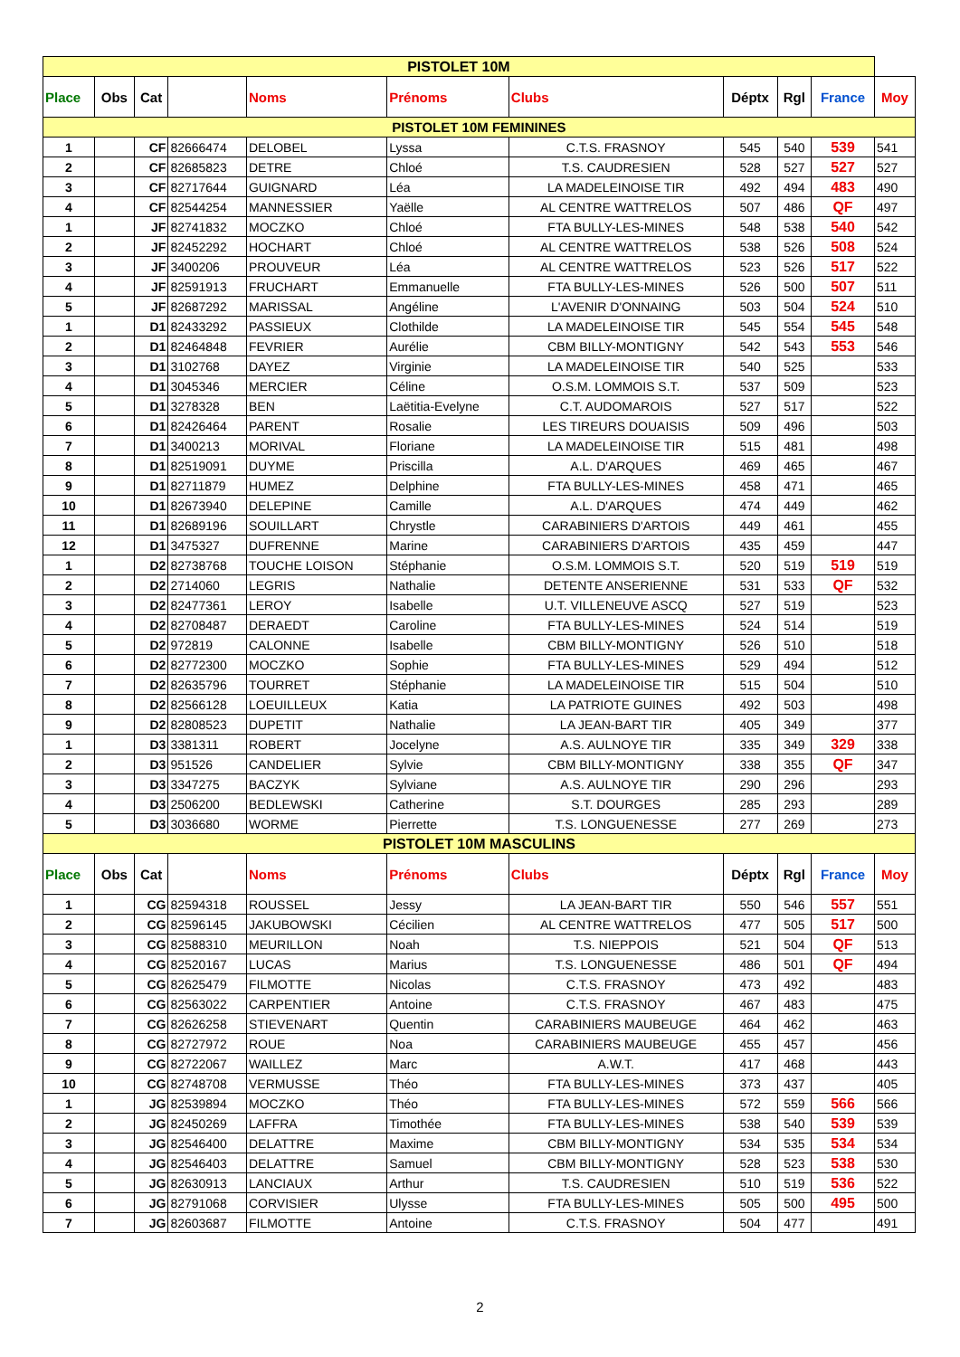| PISTOLET 10M | | | | | | | | | | |
| Place | Obs | Cat | | Noms | Prénoms | Clubs | Déptx | Rgl | France | Moy |
| PISTOLET 10M FEMININES | | | | | | | | | | |
| 1 | | CF | 82666474 | DELOBEL | Lyssa | C.T.S. FRASNOY | 545 | 540 | 539 | 541 |
| 2 | | CF | 82685823 | DETRE | Chloé | T.S. CAUDRESIEN | 528 | 527 | 527 | 527 |
| 3 | | CF | 82717644 | GUIGNARD | Léa | LA MADELEINOISE TIR | 492 | 494 | 483 | 490 |
| 4 | | CF | 82544254 | MANNESSIER | Yaëlle | AL CENTRE WATTRELOS | 507 | 486 | QF | 497 |
| 1 | | JF | 82741832 | MOCZKO | Chloé | FTA BULLY-LES-MINES | 548 | 538 | 540 | 542 |
| 2 | | JF | 82452292 | HOCHART | Chloé | AL CENTRE WATTRELOS | 538 | 526 | 508 | 524 |
| 3 | | JF | 3400206 | PROUVEUR | Léa | AL CENTRE WATTRELOS | 523 | 526 | 517 | 522 |
| 4 | | JF | 82591913 | FRUCHART | Emmanuelle | FTA BULLY-LES-MINES | 526 | 500 | 507 | 511 |
| 5 | | JF | 82687292 | MARISSAL | Angéline | L'AVENIR D'ONNAING | 503 | 504 | 524 | 510 |
| 1 | | D1 | 82433292 | PASSIEUX | Clothilde | LA MADELEINOISE TIR | 545 | 554 | 545 | 548 |
| 2 | | D1 | 82464848 | FEVRIER | Aurélie | CBM BILLY-MONTIGNY | 542 | 543 | 553 | 546 |
| 3 | | D1 | 3102768 | DAYEZ | Virginie | LA MADELEINOISE TIR | 540 | 525 | | 533 |
| 4 | | D1 | 3045346 | MERCIER | Céline | O.S.M. LOMMOIS S.T. | 537 | 509 | | 523 |
| 5 | | D1 | 3278328 | BEN | Laëtitia-Evelyne | C.T. AUDOMAROIS | 527 | 517 | | 522 |
| 6 | | D1 | 82426464 | PARENT | Rosalie | LES TIREURS DOUAISIS | 509 | 496 | | 503 |
| 7 | | D1 | 3400213 | MORIVAL | Floriane | LA MADELEINOISE TIR | 515 | 481 | | 498 |
| 8 | | D1 | 82519091 | DUYME | Priscilla | A.L. D'ARQUES | 469 | 465 | | 467 |
| 9 | | D1 | 82711879 | HUMEZ | Delphine | FTA BULLY-LES-MINES | 458 | 471 | | 465 |
| 10 | | D1 | 82673940 | DELEPINE | Camille | A.L. D'ARQUES | 474 | 449 | | 462 |
| 11 | | D1 | 82689196 | SOUILLART | Chrystle | CARABINIERS D'ARTOIS | 449 | 461 | | 455 |
| 12 | | D1 | 3475327 | DUFRENNE | Marine | CARABINIERS D'ARTOIS | 435 | 459 | | 447 |
| 1 | | D2 | 82738768 | TOUCHE LOISON | Stéphanie | O.S.M. LOMMOIS S.T. | 520 | 519 | 519 | 519 |
| 2 | | D2 | 2714060 | LEGRIS | Nathalie | DETENTE ANSERIENNE | 531 | 533 | QF | 532 |
| 3 | | D2 | 82477361 | LEROY | Isabelle | U.T. VILLENEUVE ASCQ | 527 | 519 | | 523 |
| 4 | | D2 | 82708487 | DERAEDT | Caroline | FTA BULLY-LES-MINES | 524 | 514 | | 519 |
| 5 | | D2 | 972819 | CALONNE | Isabelle | CBM BILLY-MONTIGNY | 526 | 510 | | 518 |
| 6 | | D2 | 82772300 | MOCZKO | Sophie | FTA BULLY-LES-MINES | 529 | 494 | | 512 |
| 7 | | D2 | 82635796 | TOURRET | Stéphanie | LA MADELEINOISE TIR | 515 | 504 | | 510 |
| 8 | | D2 | 82566128 | LOEUILLEUX | Katia | LA PATRIOTE GUINES | 492 | 503 | | 498 |
| 9 | | D2 | 82808523 | DUPETIT | Nathalie | LA JEAN-BART TIR | 405 | 349 | | 377 |
| 1 | | D3 | 3381311 | ROBERT | Jocelyne | A.S. AULNOYE TIR | 335 | 349 | 329 | 338 |
| 2 | | D3 | 951526 | CANDELIER | Sylvie | CBM BILLY-MONTIGNY | 338 | 355 | QF | 347 |
| 3 | | D3 | 3347275 | BACZYK | Sylviane | A.S. AULNOYE TIR | 290 | 296 | | 293 |
| 4 | | D3 | 2506200 | BEDLEWSKI | Catherine | S.T. DOURGES | 285 | 293 | | 289 |
| 5 | | D3 | 3036680 | WORME | Pierrette | T.S. LONGUENESSE | 277 | 269 | | 273 |
| PISTOLET 10M MASCULINS | | | | | | | | | | |
| Place | Obs | Cat | | Noms | Prénoms | Clubs | Déptx | Rgl | France | Moy |
| 1 | | CG | 82594318 | ROUSSEL | Jessy | LA JEAN-BART TIR | 550 | 546 | 557 | 551 |
| 2 | | CG | 82596145 | JAKUBOWSKI | Cécilien | AL CENTRE WATTRELOS | 477 | 505 | 517 | 500 |
| 3 | | CG | 82588310 | MEURILLON | Noah | T.S. NIEPPOIS | 521 | 504 | QF | 513 |
| 4 | | CG | 82520167 | LUCAS | Marius | T.S. LONGUENESSE | 486 | 501 | QF | 494 |
| 5 | | CG | 82625479 | FILMOTTE | Nicolas | C.T.S. FRASNOY | 473 | 492 | | 483 |
| 6 | | CG | 82563022 | CARPENTIER | Antoine | C.T.S. FRASNOY | 467 | 483 | | 475 |
| 7 | | CG | 82626258 | STIEVENART | Quentin | CARABINIERS MAUBEUGE | 464 | 462 | | 463 |
| 8 | | CG | 82727972 | ROUE | Noa | CARABINIERS MAUBEUGE | 455 | 457 | | 456 |
| 9 | | CG | 82722067 | WAILLEZ | Marc | A.W.T. | 417 | 468 | | 443 |
| 10 | | CG | 82748708 | VERMUSSE | Théo | FTA BULLY-LES-MINES | 373 | 437 | | 405 |
| 1 | | JG | 82539894 | MOCZKO | Théo | FTA BULLY-LES-MINES | 572 | 559 | 566 | 566 |
| 2 | | JG | 82450269 | LAFFRA | Timothée | FTA BULLY-LES-MINES | 538 | 540 | 539 | 539 |
| 3 | | JG | 82546400 | DELATTRE | Maxime | CBM BILLY-MONTIGNY | 534 | 535 | 534 | 534 |
| 4 | | JG | 82546403 | DELATTRE | Samuel | CBM BILLY-MONTIGNY | 528 | 523 | 538 | 530 |
| 5 | | JG | 82630913 | LANCIAUX | Arthur | T.S. CAUDRESIEN | 510 | 519 | 536 | 522 |
| 6 | | JG | 82791068 | CORVISIER | Ulysse | FTA BULLY-LES-MINES | 505 | 500 | 495 | 500 |
| 7 | | JG | 82603687 | FILMOTTE | Antoine | C.T.S. FRASNOY | 504 | 477 | | 491 |
2